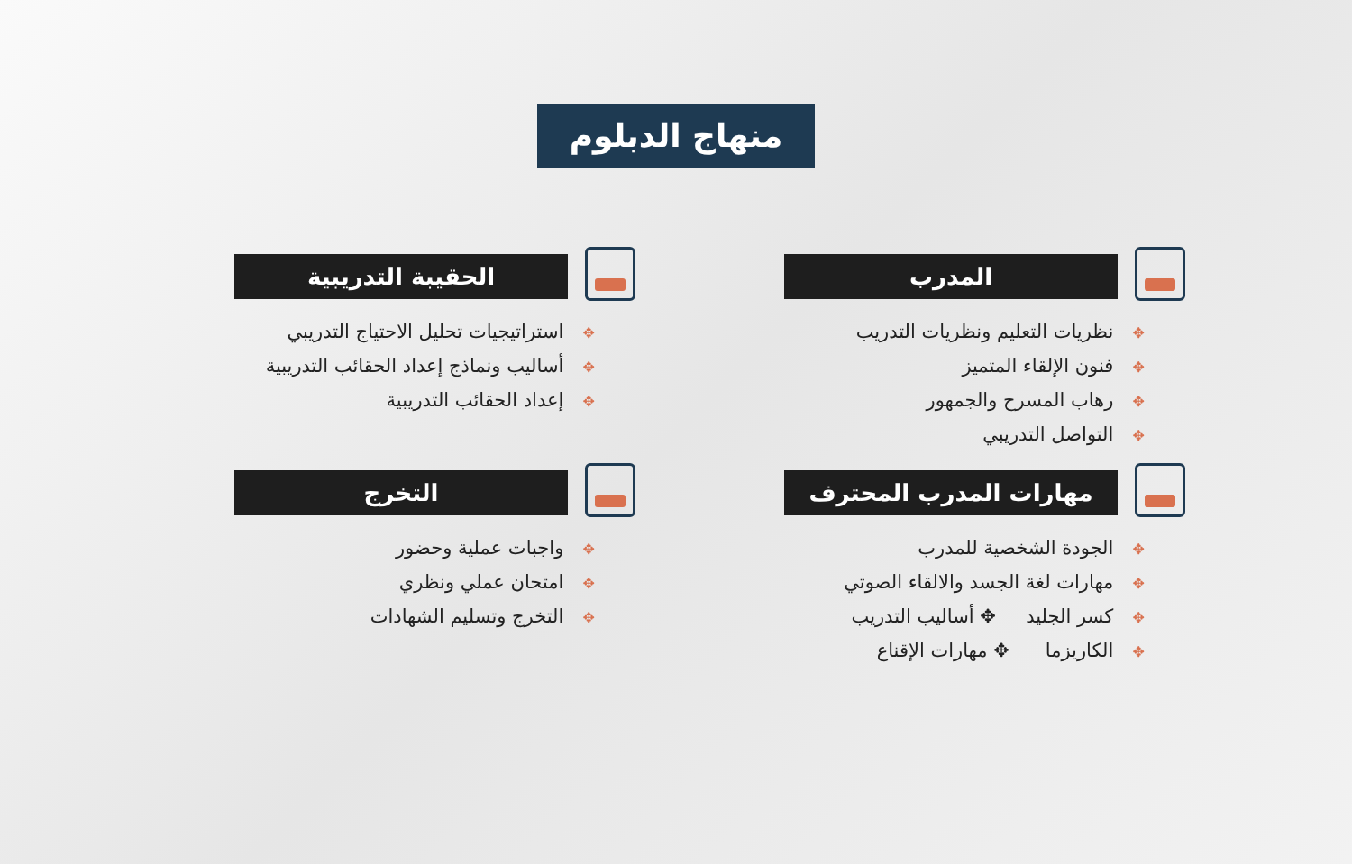منهاج الدبلوم
المدرب
✥ نظريات التعليم ونظريات التدريب
✥ فنون الإلقاء المتميز
✥ رهاب المسرح والجمهور
✥ التواصل التدريبي
الحقيبة التدريبية
✥ استراتيجيات تحليل الاحتياج التدريبي
✥ أساليب ونماذج إعداد الحقائب التدريبية
✥ إعداد الحقائب التدريبية
مهارات المدرب المحترف
✥ الجودة الشخصية للمدرب
✥ مهارات لغة الجسد والالقاء الصوتي
✥ كسر الجليد ✥ أساليب التدريب
✥ الكاريزما ✥ مهارات الإقناع
التخرج
✥ واجبات عملية وحضور
✥ امتحان عملي ونظري
✥ التخرج وتسليم الشهادات